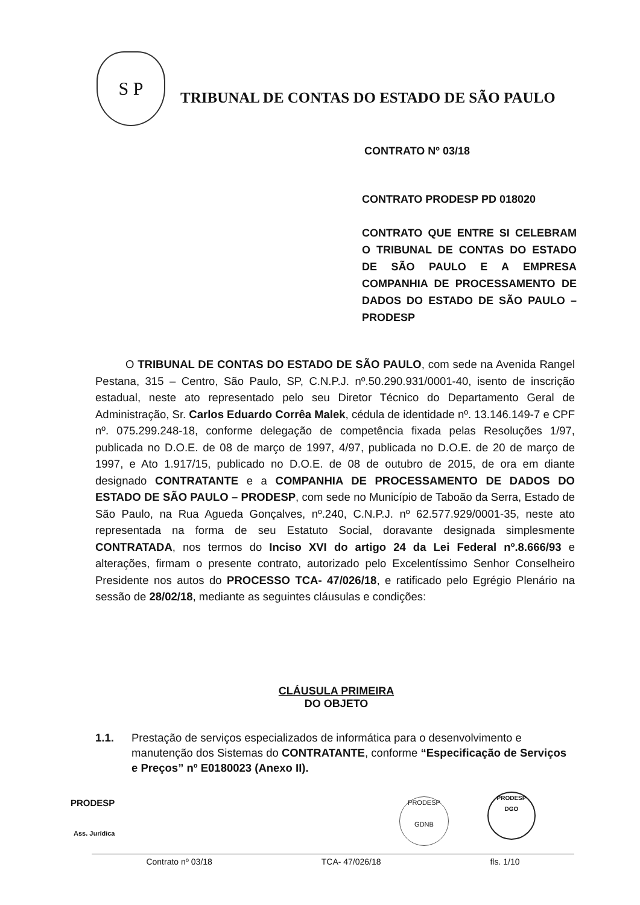S P
TRIBUNAL DE CONTAS DO ESTADO DE SÃO PAULO
CONTRATO Nº 03/18
CONTRATO PRODESP PD 018020
CONTRATO QUE ENTRE SI CELEBRAM O TRIBUNAL DE CONTAS DO ESTADO DE SÃO PAULO E A EMPRESA COMPANHIA DE PROCESSAMENTO DE DADOS DO ESTADO DE SÃO PAULO – PRODESP
O TRIBUNAL DE CONTAS DO ESTADO DE SÃO PAULO, com sede na Avenida Rangel Pestana, 315 – Centro, São Paulo, SP, C.N.P.J. nº.50.290.931/0001-40, isento de inscrição estadual, neste ato representado pelo seu Diretor Técnico do Departamento Geral de Administração, Sr. Carlos Eduardo Corrêa Malek, cédula de identidade nº. 13.146.149-7 e CPF nº. 075.299.248-18, conforme delegação de competência fixada pelas Resoluções 1/97, publicada no D.O.E. de 08 de março de 1997, 4/97, publicada no D.O.E. de 20 de março de 1997, e Ato 1.917/15, publicado no D.O.E. de 08 de outubro de 2015, de ora em diante designado CONTRATANTE e a COMPANHIA DE PROCESSAMENTO DE DADOS DO ESTADO DE SÃO PAULO – PRODESP, com sede no Município de Taboão da Serra, Estado de São Paulo, na Rua Agueda Gonçalves, nº.240, C.N.P.J. nº 62.577.929/0001-35, neste ato representada na forma de seu Estatuto Social, doravante designada simplesmente CONTRATADA, nos termos do Inciso XVI do artigo 24 da Lei Federal nº.8.666/93 e alterações, firmam o presente contrato, autorizado pelo Excelentíssimo Senhor Conselheiro Presidente nos autos do PROCESSO TCA- 47/026/18, e ratificado pelo Egrégio Plenário na sessão de 28/02/18, mediante as seguintes cláusulas e condições:
CLÁUSULA PRIMEIRA
DO OBJETO
1.1. Prestação de serviços especializados de informática para o desenvolvimento e manutenção dos Sistemas do CONTRATANTE, conforme “Especificação de Serviços e Preços” nº E0180023 (Anexo II).
PRODESP
Ass. Jurídica
PRODESP
GDNB
PRODESP
DGO
Contrato nº 03/18 TCA- 47/026/18 fls. 1/10